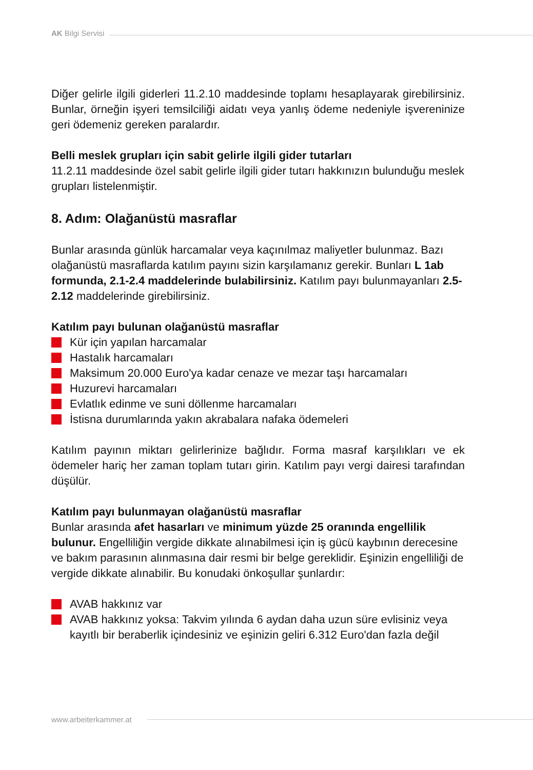AK Bilgi Servisi
Diğer gelirle ilgili giderleri 11.2.10 maddesinde toplamı hesaplayarak girebilirsiniz. Bunlar, örneğin işyeri temsilciliği aidatı veya yanlış ödeme nedeniyle işvereninize geri ödemeniz gereken paralardır.
Belli meslek grupları için sabit gelirle ilgili gider tutarları
11.2.11 maddesinde özel sabit gelirle ilgili gider tutarı hakkınızın bulunduğu meslek grupları listelenmiştir.
8. Adım: Olağanüstü masraflar
Bunlar arasında günlük harcamalar veya kaçınılmaz maliyetler bulunmaz. Bazı olağanüstü masraflarda katılım payını sizin karşılamanız gerekir. Bunları L 1ab formunda, 2.1-2.4 maddelerinde bulabilirsiniz. Katılım payı bulunmayanları 2.5-2.12 maddelerinde girebilirsiniz.
Katılım payı bulunan olağanüstü masraflar
Kür için yapılan harcamalar
Hastalık harcamaları
Maksimum 20.000 Euro'ya kadar cenaze ve mezar taşı harcamaları
Huzurevi harcamaları
Evlatlık edinme ve suni döllenme harcamaları
İstisna durumlarında yakın akrabalara nafaka ödemeleri
Katılım payının miktarı gelirlerinize bağlıdır. Forma masraf karşılıkları ve ek ödemeler hariç her zaman toplam tutarı girin. Katılım payı vergi dairesi tarafından düşülür.
Katılım payı bulunmayan olağanüstü masraflar
Bunlar arasında afet hasarları ve minimum yüzde 25 oranında engellilik bulunur. Engelliliğin vergide dikkate alınabilmesi için iş gücü kaybının derecesine ve bakım parasının alınmasına dair resmi bir belge gereklidir. Eşinizin engelliliği de vergide dikkate alınabilir. Bu konudaki önkoşullar şunlardır:
AVAB hakkınız var
AVAB hakkınız yoksa: Takvim yılında 6 aydan daha uzun süre evlisiniz veya kayıtlı bir beraberlik içindesiniz ve eşinizin geliri 6.312 Euro'dan fazla değil
www.arbeiterkammer.at